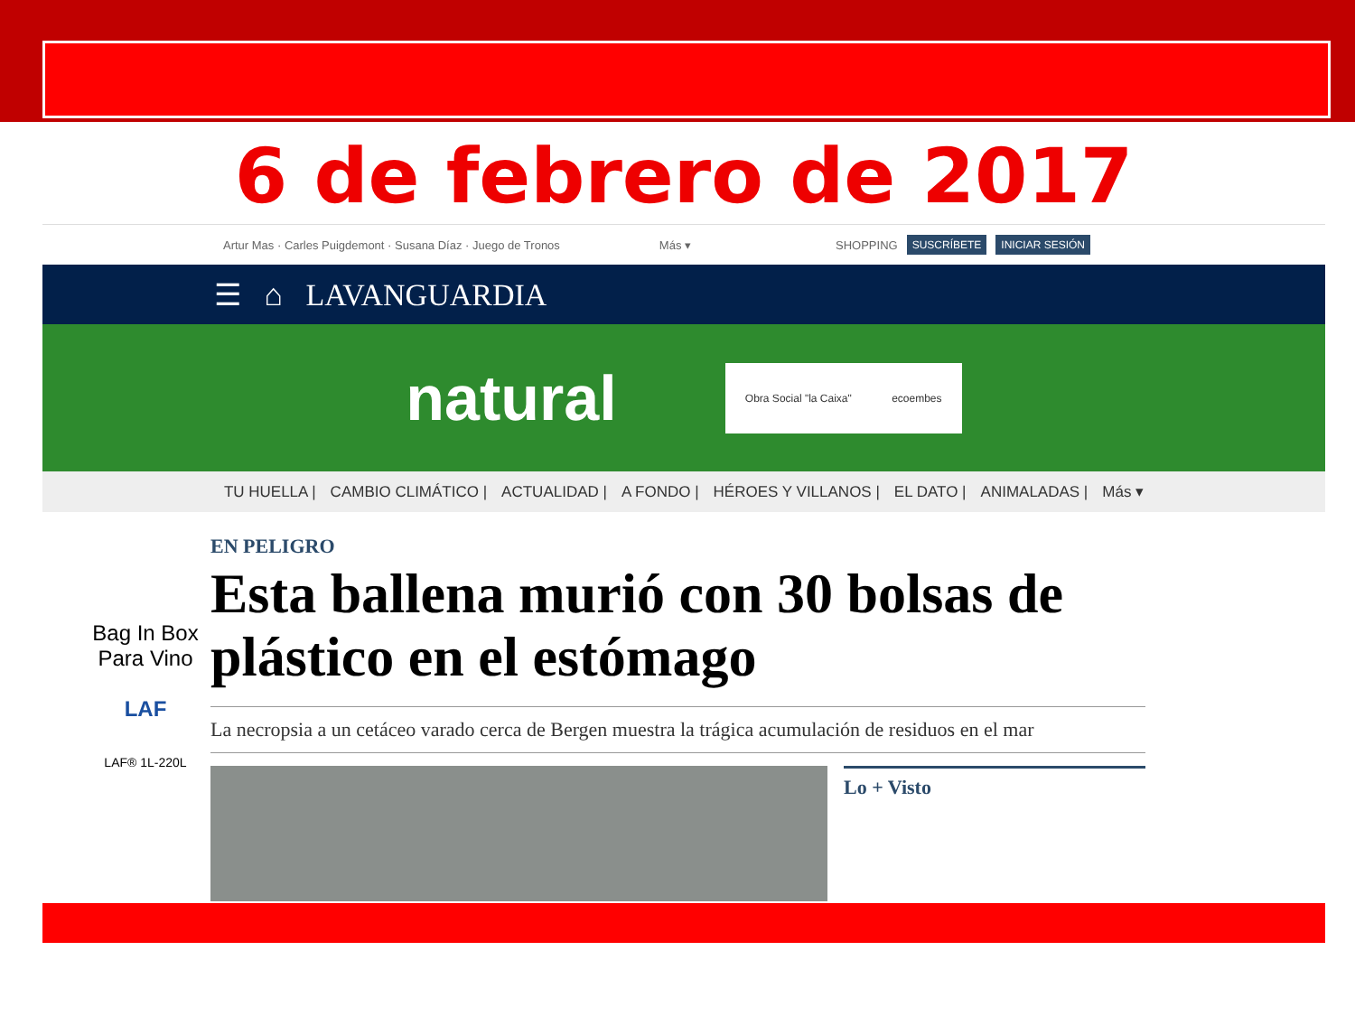6 de febrero de 2017
Artur Mas · Carles Puigdemont · Susana Díaz · Juego de Tronos Más ▾ SHOPPING SUSCRÍBETE INICIAR SESIÓN
☰ ⌂ LAVANGUARDIA
natural
Obra Social "la Caixa" ecoembes
TU HUELLA | CAMBIO CLIMÁTICO | ACTUALIDAD | A FONDO | HÉROES Y VILLANOS | EL DATO | ANIMALADAS | Más ▾
Bag In Box Para Vino
LAF
LAF® 1L-220L
EN PELIGRO
Esta ballena murió con 30 bolsas de plástico en el estómago
La necropsia a un cetáceo varado cerca de Bergen muestra la trágica acumulación de residuos en el mar
Lo + Visto